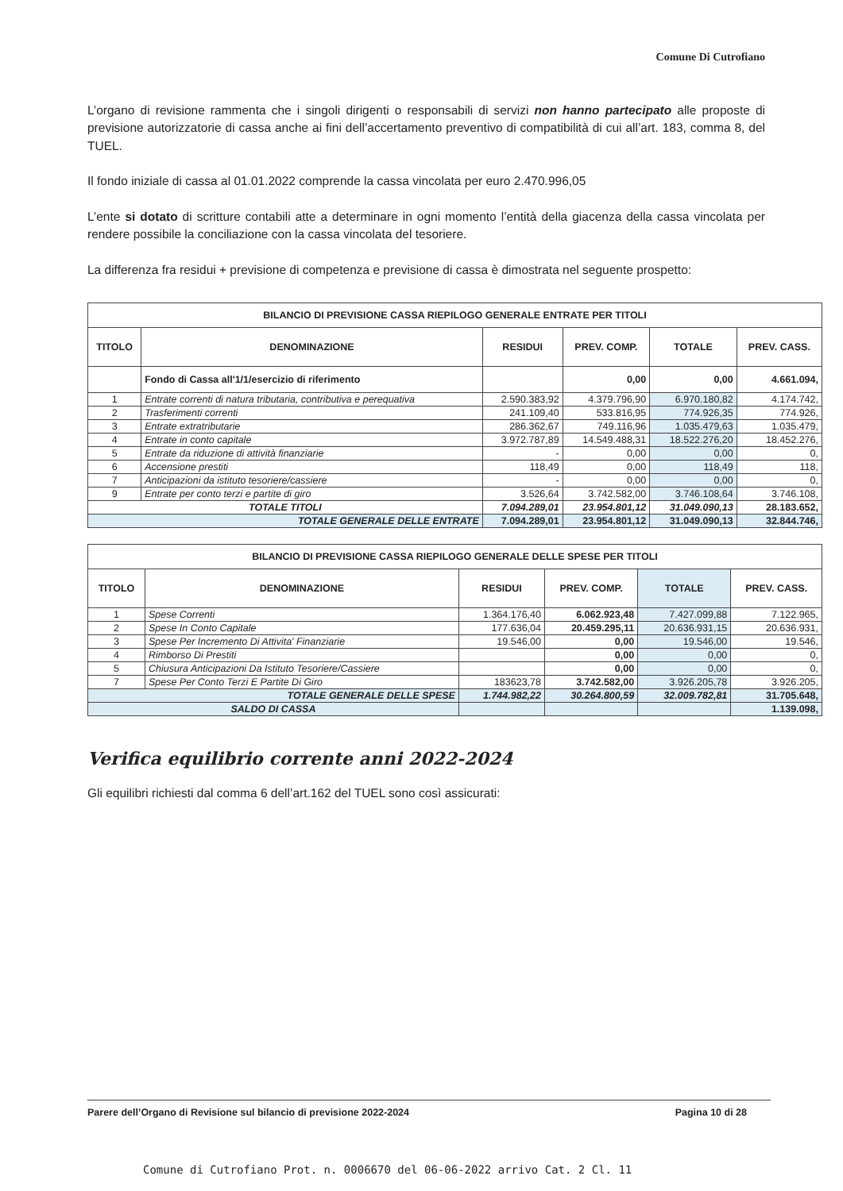Comune Di Cutrofiano
L’organo di revisione rammenta che i singoli dirigenti o responsabili di servizi non hanno partecipato alle proposte di previsione autorizzatorie di cassa anche ai fini dell’accertamento preventivo di compatibilità di cui all’art. 183, comma 8, del TUEL.
Il fondo iniziale di cassa al 01.01.2022 comprende la cassa vincolata per euro 2.470.996,05
L’ente si dotato di scritture contabili atte a determinare in ogni momento l’entità della giacenza della cassa vincolata per rendere possibile la conciliazione con la cassa vincolata del tesoriere.
La differenza fra residui + previsione di competenza e previsione di cassa è dimostrata nel seguente prospetto:
| BILANCIO DI PREVISIONE CASSA RIEPILOGO GENERALE ENTRATE PER TITOLI | | | | | |
| TITOLO | DENOMINAZIONE | RESIDUI | PREV. COMP. | TOTALE | PREV. CASS. |
| | Fondo di Cassa all'1/1/esercizio di riferimento | | 0,00 | 0,00 | 4.661.094, |
| 1 | Entrate correnti di natura tributaria, contributiva e perequativa | 2.590.383,92 | 4.379.796,90 | 6.970.180,82 | 4.174.742, |
| 2 | Trasferimenti correnti | 241.109,40 | 533.816,95 | 774.926,35 | 774.926, |
| 3 | Entrate extratributarie | 286.362,67 | 749.116,96 | 1.035.479,63 | 1.035.479, |
| 4 | Entrate in conto capitale | 3.972.787,89 | 14.549.488,31 | 18.522.276,20 | 18.452.276, |
| 5 | Entrate da riduzione di attività finanziarie | - | 0,00 | 0,00 | 0, |
| 6 | Accensione prestiti | 118,49 | 0,00 | 118,49 | 118, |
| 7 | Anticipazioni da istituto tesoriere/cassiere | - | 0,00 | 0,00 | 0, |
| 9 | Entrate per conto terzi e partite di giro | 3.526,64 | 3.742.582,00 | 3.746.108,64 | 3.746.108, |
| TOTALE TITOLI | | 7.094.289,01 | 23.954.801,12 | 31.049.090,13 | 28.183.652, |
| TOTALE GENERALE DELLE ENTRATE | | 7.094.289,01 | 23.954.801,12 | 31.049.090,13 | 32.844.746, |
| BILANCIO DI PREVISIONE CASSA RIEPILOGO GENERALE DELLE SPESE PER TITOLI | | | | | |
| TITOLO | DENOMINAZIONE | RESIDUI | PREV. COMP. | TOTALE | PREV. CASS. |
| 1 | Spese Correnti | 1.364.176,40 | 6.062.923,48 | 7.427.099,88 | 7.122.965, |
| 2 | Spese In Conto Capitale | 177.636,04 | 20.459.295,11 | 20.636.931,15 | 20.636.931, |
| 3 | Spese Per Incremento Di Attivita' Finanziarie | 19.546,00 | 0,00 | 19.546,00 | 19.546, |
| 4 | Rimborso Di Prestiti | | 0,00 | 0,00 | 0, |
| 5 | Chiusura Anticipazioni Da Istituto Tesoriere/Cassiere | | 0,00 | 0,00 | 0, |
| 7 | Spese Per Conto Terzi E Partite Di Giro | 183623,78 | 3.742.582,00 | 3.926.205,78 | 3.926.205, |
| TOTALE GENERALE DELLE SPESE | | 1.744.982,22 | 30.264.800,59 | 32.009.782,81 | 31.705.648, |
| SALDO DI CASSA | | | | | 1.139.098, |
Verifica equilibrio corrente anni 2022-2024
Gli equilibri richiesti dal comma 6 dell’art.162 del TUEL sono così assicurati:
Parere dell’Organo di Revisione sul bilancio di previsione 2022-2024 Pagina 10 di 28
Comune di Cutrofiano Prot. n. 0006670 del 06-06-2022 arrivo Cat. 2 Cl. 11